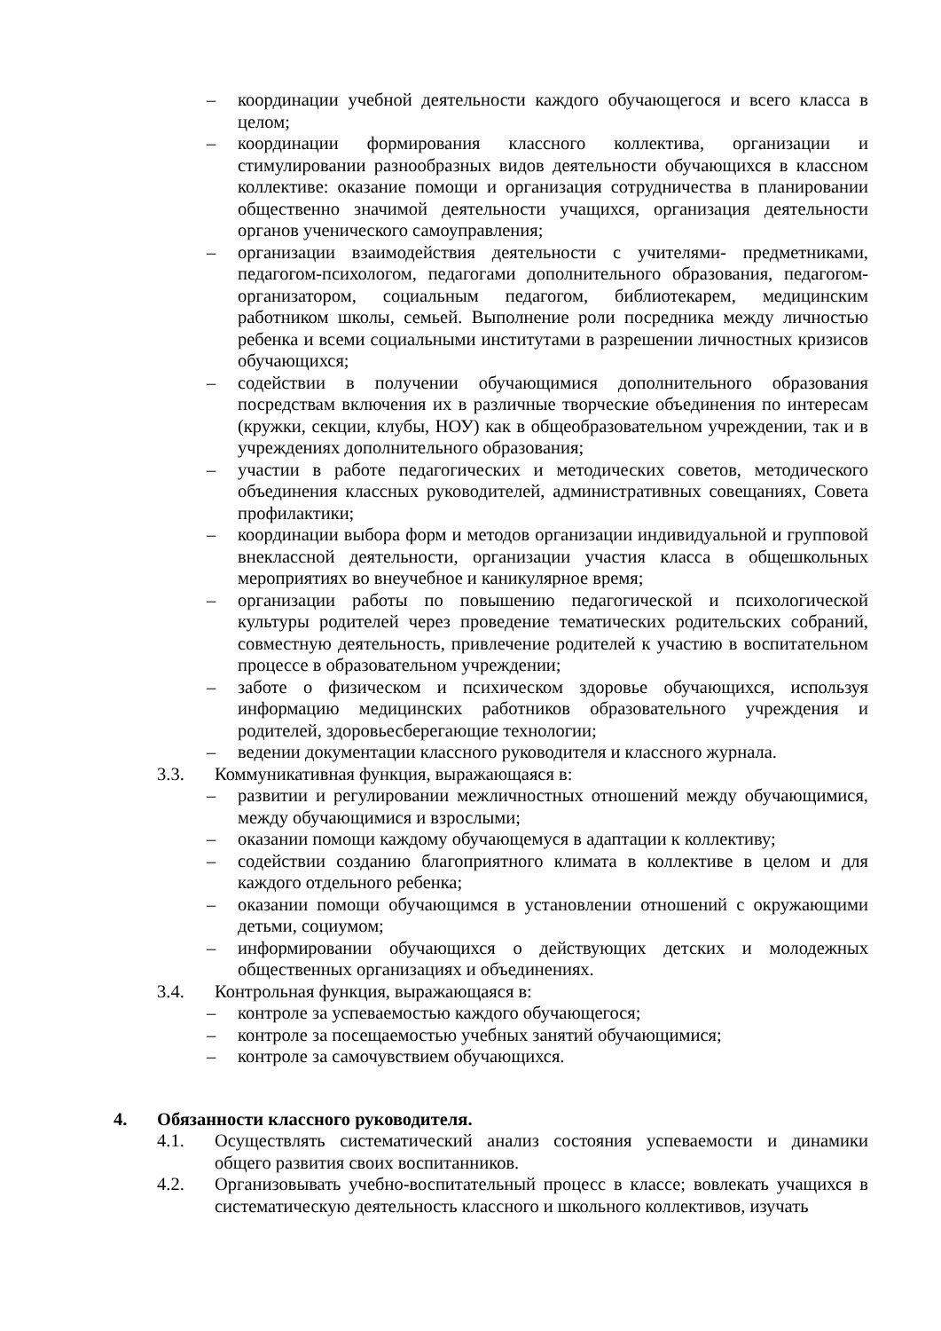– координации учебной деятельности каждого обучающегося и всего класса в целом;
– координации формирования классного коллектива, организации и стимулировании разнообразных видов деятельности обучающихся в классном коллективе: оказание помощи и организация сотрудничества в планировании общественно значимой деятельности учащихся, организация деятельности органов ученического самоуправления;
– организации взаимодействия деятельности с учителями- предметниками, педагогом-психологом, педагогами дополнительного образования, педагогом-организатором, социальным педагогом, библиотекарем, медицинским работником школы, семьей. Выполнение роли посредника между личностью ребенка и всеми социальными институтами в разрешении личностных кризисов обучающихся;
– содействии в получении обучающимися дополнительного образования посредствам включения их в различные творческие объединения по интересам (кружки, секции, клубы, НОУ) как в общеобразовательном учреждении, так и в учреждениях дополнительного образования;
– участии в работе педагогических и методических советов, методического объединения классных руководителей, административных совещаниях, Совета профилактики;
– координации выбора форм и методов организации индивидуальной и групповой внеклассной деятельности, организации участия класса в общешкольных мероприятиях во внеучебное и каникулярное время;
– организации работы по повышению педагогической и психологической культуры родителей через проведение тематических родительских собраний, совместную деятельность, привлечение родителей к участию в воспитательном процессе в образовательном учреждении;
– заботе о физическом и психическом здоровье обучающихся, используя информацию медицинских работников образовательного учреждения и родителей, здоровьесберегающие технологии;
– ведении документации классного руководителя и классного журнала.
3.3. Коммуникативная функция, выражающаяся в:
– развитии и регулировании межличностных отношений между обучающимися, между обучающимися и взрослыми;
– оказании помощи каждому обучающемуся в адаптации к коллективу;
– содействии созданию благоприятного климата в коллективе в целом и для каждого отдельного ребенка;
– оказании помощи обучающимся в установлении отношений с окружающими детьми, социумом;
– информировании обучающихся о действующих детских и молодежных общественных организациях и объединениях.
3.4. Контрольная функция, выражающаяся в:
– контроле за успеваемостью каждого обучающегося;
– контроле за посещаемостью учебных занятий обучающимися;
– контроле за самочувствием обучающихся.
4. Обязанности классного руководителя.
4.1. Осуществлять систематический анализ состояния успеваемости и динамики общего развития своих воспитанников.
4.2. Организовывать учебно-воспитательный процесс в классе; вовлекать учащихся в систематическую деятельность классного и школьного коллективов, изучать